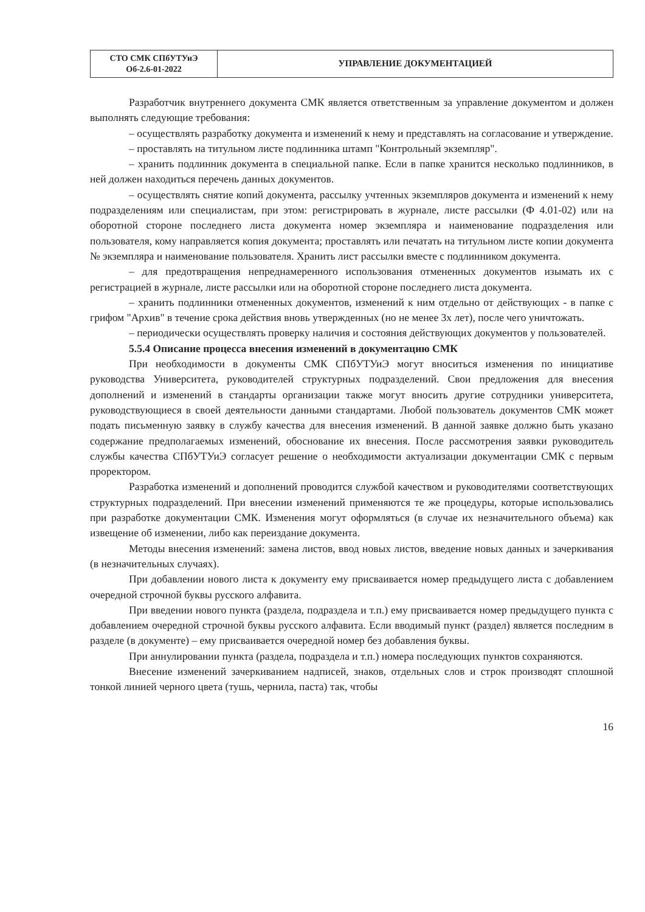| СТО СМК СПбУТУиЭ Об-2.6-01-2022 | УПРАВЛЕНИЕ ДОКУМЕНТАЦИЕЙ |
Разработчик внутреннего документа СМК является ответственным за управление документом и должен выполнять следующие требования:
– осуществлять разработку документа и изменений к нему и представлять на согласование и утверждение.
– проставлять на титульном листе подлинника штамп "Контрольный экземпляр".
– хранить подлинник документа в специальной папке. Если в папке хранится несколько подлинников, в ней должен находиться перечень данных документов.
– осуществлять снятие копий документа, рассылку учтенных экземпляров документа и изменений к нему подразделениям или специалистам, при этом: регистрировать в журнале, листе рассылки (Ф 4.01-02) или на оборотной стороне последнего листа документа номер экземпляра и наименование подразделения или пользователя, кому направляется копия документа; проставлять или печатать на титульном листе копии документа № экземпляра и наименование пользователя. Хранить лист рассылки вместе с подлинником документа.
– для предотвращения непреднамеренного использования отмененных документов изымать их с регистрацией в журнале, листе рассылки или на оборотной стороне последнего листа документа.
– хранить подлинники отмененных документов, изменений к ним отдельно от действующих - в папке с грифом "Архив" в течение срока действия вновь утвержденных (но не менее 3х лет), после чего уничтожать.
– периодически осуществлять проверку наличия и состояния действующих документов у пользователей.
5.5.4 Описание процесса внесения изменений в документацию СМК
При необходимости в документы СМК СПбУТУиЭ могут вноситься изменения по инициативе руководства Университета, руководителей структурных подразделений. Свои предложения для внесения дополнений и изменений в стандарты организации также могут вносить другие сотрудники университета, руководствующиеся в своей деятельности данными стандартами. Любой пользователь документов СМК может подать письменную заявку в службу качества для внесения изменений. В данной заявке должно быть указано содержание предполагаемых изменений, обоснование их внесения. После рассмотрения заявки руководитель службы качества СПбУТУиЭ согласует решение о необходимости актуализации документации СМК с первым проректором.
Разработка изменений и дополнений проводится службой качеством и руководителями соответствующих структурных подразделений. При внесении изменений применяются те же процедуры, которые использовались при разработке документации СМК. Изменения могут оформляться (в случае их незначительного объема) как извещение об изменении, либо как переиздание документа.
Методы внесения изменений: замена листов, ввод новых листов, введение новых данных и зачеркивания (в незначительных случаях).
При добавлении нового листа к документу ему присваивается номер предыдущего листа с добавлением очередной строчной буквы русского алфавита.
При введении нового пункта (раздела, подраздела и т.п.) ему присваивается номер предыдущего пункта с добавлением очередной строчной буквы русского алфавита. Если вводимый пункт (раздел) является последним в разделе (в документе) – ему присваивается очередной номер без добавления буквы.
При аннулировании пункта (раздела, подраздела и т.п.) номера последующих пунктов сохраняются.
Внесение изменений зачеркиванием надписей, знаков, отдельных слов и строк производят сплошной тонкой линией черного цвета (тушь, чернила, паста) так, чтобы
16